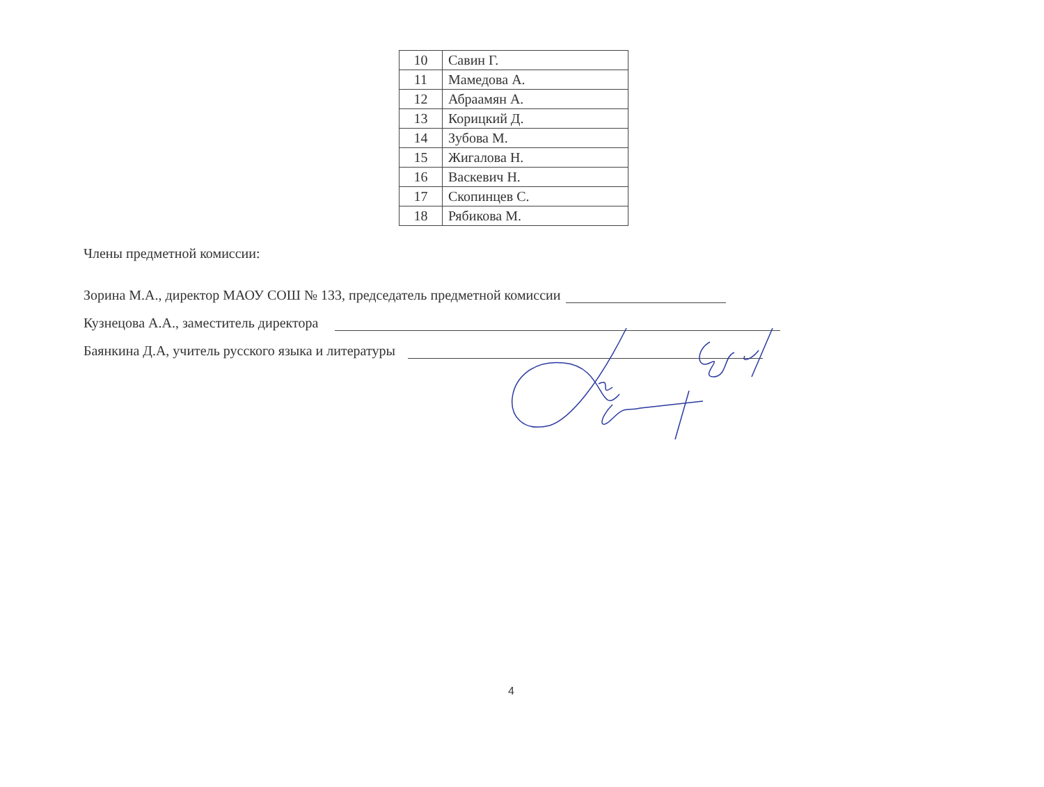| 10 | Савин Г. |
| 11 | Мамедова А. |
| 12 | Абраамян А. |
| 13 | Корицкий Д. |
| 14 | Зубова М. |
| 15 | Жигалова Н. |
| 16 | Васкевич Н. |
| 17 | Скопинцев С. |
| 18 | Рябикова М. |
Члены предметной комиссии:
Зорина М.А., директор МАОУ СОШ № 133, председатель предметной комиссии
Кузнецова А.А., заместитель директора
Баянкина Д.А, учитель русского языка и литературы
4